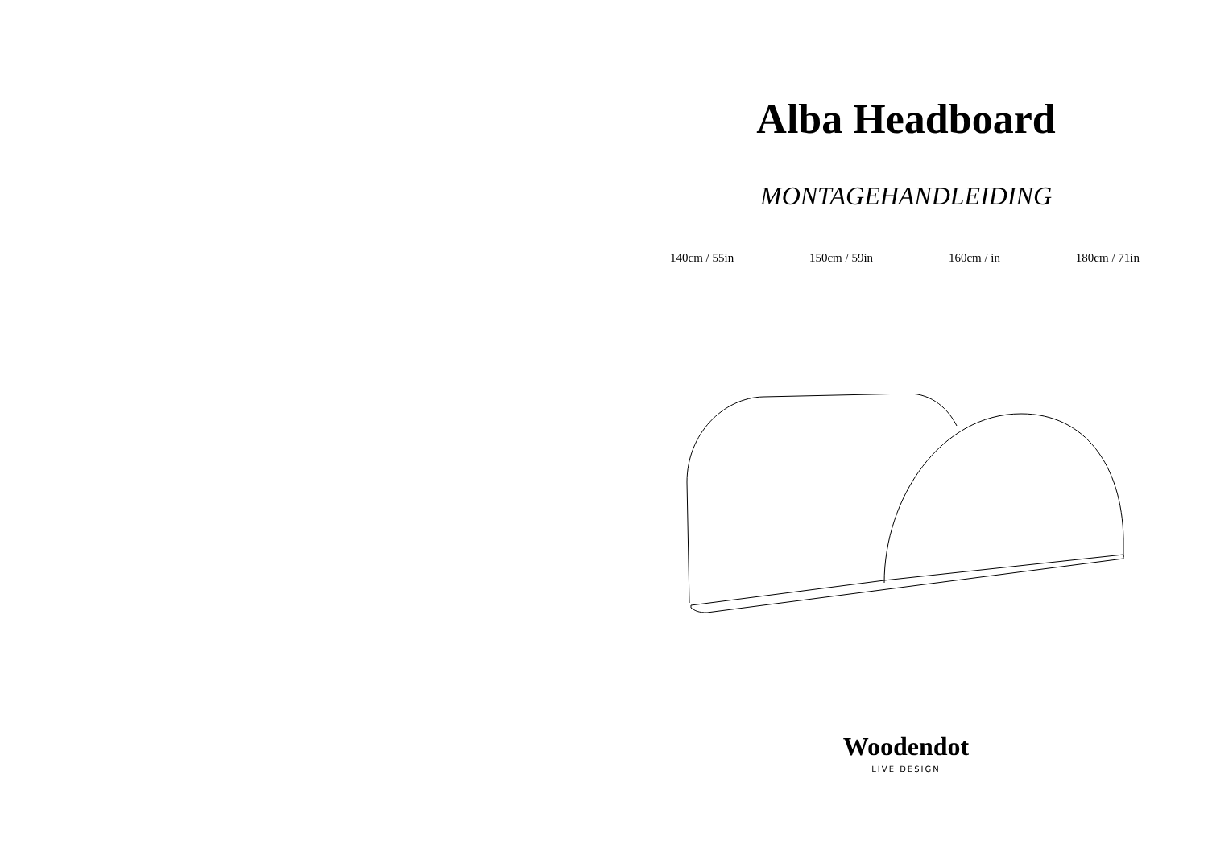Alba Headboard
MONTAGEHANDLEIDING
140cm / 55in 150cm / 59in 160cm / in 180cm / 71in
Woodendot
LIVE DESIGN